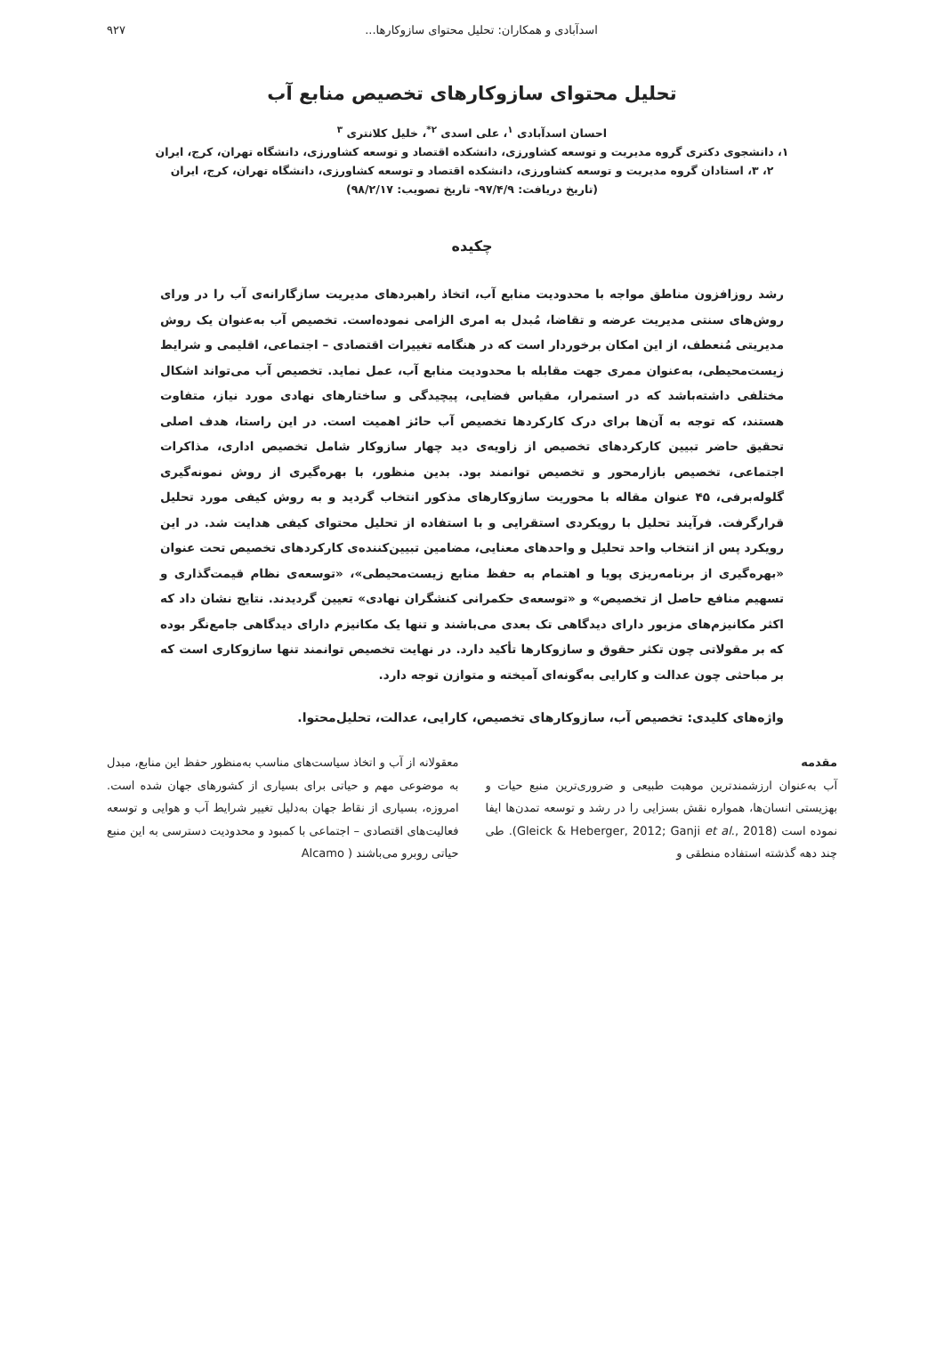اسدآبادی و همکاران: تحلیل محتوای سازوکارها... ۹۲۷
تحلیل محتوای سازوکارهای تخصیص منابع آب
احسان اسدآبادی <sup>۱</sup>، علی اسدی <sup>۲*</sup>، خلیل کلانتری <sup>۳</sup>
۱، دانشجوی دکتری گروه مدیریت و توسعه کشاورزی، دانشکده اقتصاد و توسعه کشاورزی، دانشگاه تهران، کرج، ایران
۲، ۳، استادان گروه مدیریت و توسعه کشاورزی، دانشکده اقتصاد و توسعه کشاورزی، دانشگاه تهران، کرج، ایران
(تاریخ دریافت: ۹۷/۴/۹- تاریخ تصویب: ۹۸/۲/۱۷)
چکیده
رشد روزافزون مناطق مواجه با محدودیت منابع آب، اتخاذ راهبردهای مدیریت سازگارانه‌ی آب را در ورای روش‌های سنتی مدیریت عرضه و تقاضا، مُبدل به امری الزامی نموده‌است. تخصیص آب به‌عنوان یک روش مدیریتی مُنعطف، از این امکان برخوردار است که در هنگامه تغییرات اقتصادی – اجتماعی، اقلیمی و شرایط زیست‌محیطی، به‌عنوان ممری جهت مقابله با محدودیت منابع آب، عمل نماید. تخصیص آب می‌تواند اشکال مختلفی داشته‌باشد که در استمرار، مقیاس فضایی، پیچیدگی و ساختارهای نهادی مورد نیاز، متفاوت هستند، که توجه به آن‌ها برای درک کارکردها تخصیص آب حائز اهمیت است. در این راستا، هدف اصلی تحقیق حاضر تبیین کارکردهای تخصیص از زاویه‌ی دید چهار سازوکار شامل تخصیص اداری، مذاکرات اجتماعی، تخصیص بازارمحور و تخصیص توانمند بود. بدین منظور، با بهره‌گیری از روش نمونه‌گیری گلوله‌برفی، ۴۵ عنوان مقاله با محوریت سازوکارهای مذکور انتخاب گردید و به روش کیفی مورد تحلیل قرارگرفت. فرآیند تحلیل با رویکردی استقرایی و با استفاده از تحلیل محتوای کیفی هدایت شد. در این رویکرد پس از انتخاب واحد تحلیل و واحدهای معنایی، مضامین تبیین‌کننده‌ی کارکردهای تخصیص تحت عنوان «بهره‌گیری از برنامه‌ریزی پویا و اهتمام به حفظ منابع زیست‌محیطی»، «توسعه‌ی نظام قیمت‌گذاری و تسهیم منافع حاصل از تخصیص» و «توسعه‌ی حکمرانی کنشگران نهادی» تعیین گردیدند. نتایج نشان داد که اکثر مکانیزم‌های مزبور دارای دیدگاهی تک بعدی می‌باشند و تنها یک مکانیزم دارای دیدگاهی جامع‌نگر بوده که بر مقولاتی چون تکثر حقوق و سازوکارها تأکید دارد. در نهایت تخصیص توانمند تنها سازوکاری است که بر مباحثی چون عدالت و کارایی به‌گونه‌ای آمیخته و متوازن توجه دارد.
واژه‌های کلیدی: تخصیص آب، سازوکارهای تخصیص، کارایی، عدالت، تحلیل‌محتوا.
مقدمه
آب به‌عنوان ارزشمندترین موهبت طبیعی و ضروری‌ترین منبع حیات و بهزیستی انسان‌ها، همواره نقش بسزایی را در رشد و توسعه تمدن‌ها ایفا نموده است (Gleick & Heberger, 2012; Ganji et al., 2018). طی چند دهه گذشته استفاده منطقی و
معقولانه از آب و اتخاذ سیاست‌های مناسب به‌منظور حفظ این منابع، مبدل به موضوعی مهم و حیاتی برای بسیاری از کشورهای جهان شده است. امروزه، بسیاری از نقاط جهان به‌دلیل تغییر شرایط آب و هوایی و توسعه فعالیت‌های اقتصادی – اجتماعی با کمبود و محدودیت دسترسی به این منبع حیاتی روبرو می‌باشند ( Alcamo